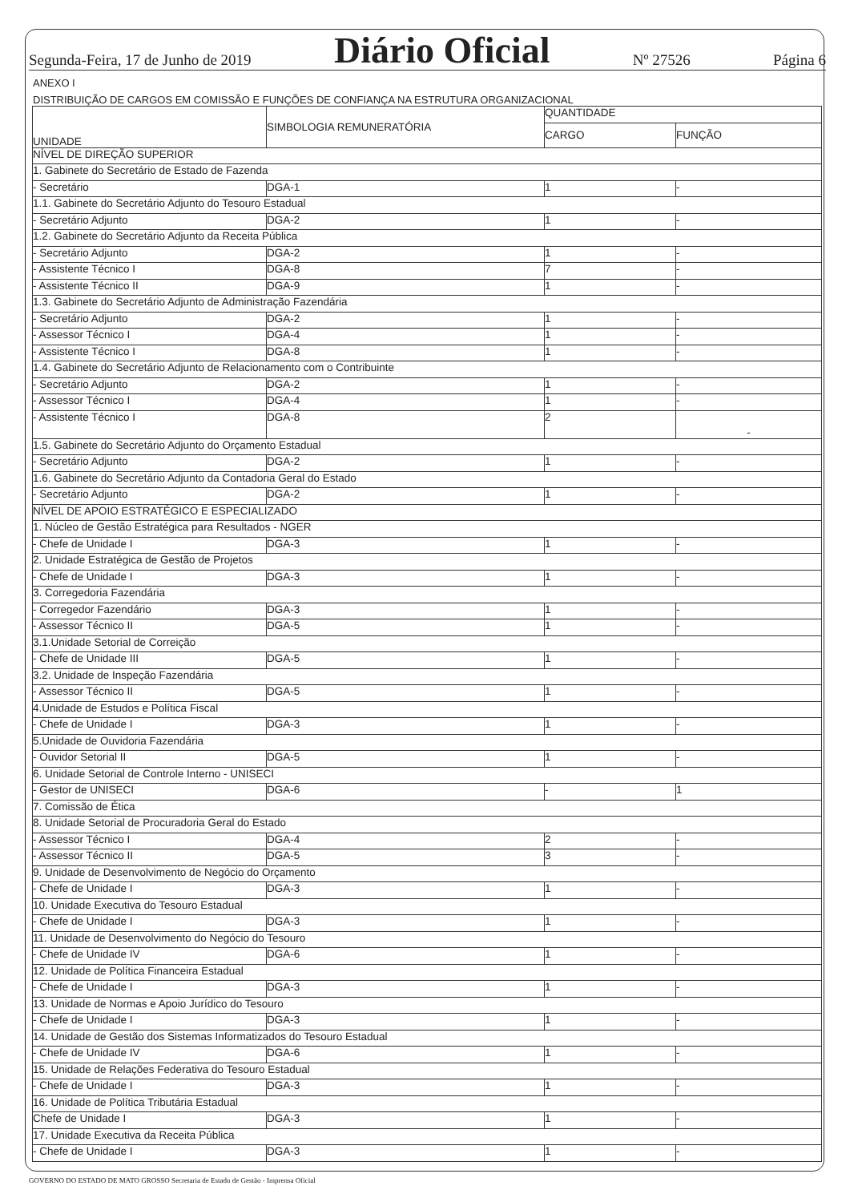Segunda-Feira, 17 de Junho de 2019 Diário Oficial Nº 27526 Página 6
ANEXO I
DISTRIBUIÇÃO DE CARGOS EM COMISSÃO E FUNÇÕES DE CONFIANÇA NA ESTRUTURA ORGANIZACIONAL
| UNIDADE | SIMBOLOGIA REMUNERATÓRIA | QUANTIDADE | |
| --- | --- | --- | --- |
| | | CARGO | FUNÇÃO |
| NÍVEL DE DIREÇÃO SUPERIOR | | | |
| 1. Gabinete do Secretário de Estado de Fazenda | | | |
| - Secretário | DGA-1 | 1 | - |
| 1.1. Gabinete do Secretário Adjunto do Tesouro Estadual | | | |
| - Secretário Adjunto | DGA-2 | 1 | - |
| 1.2. Gabinete do Secretário Adjunto da Receita Pública | | | |
| - Secretário Adjunto | DGA-2 | 1 | - |
| - Assistente Técnico I | DGA-8 | 7 | - |
| - Assistente Técnico II | DGA-9 | 1 | - |
| 1.3. Gabinete do Secretário Adjunto de Administração Fazendária | | | |
| - Secretário Adjunto | DGA-2 | 1 | - |
| - Assessor Técnico I | DGA-4 | 1 | - |
| - Assistente Técnico I | DGA-8 | 1 | - |
| 1.4. Gabinete do Secretário Adjunto de Relacionamento com o Contribuinte | | | |
| - Secretário Adjunto | DGA-2 | 1 | - |
| - Assessor Técnico I | DGA-4 | 1 | - |
| - Assistente Técnico I | DGA-8 | 2 | - |
| 1.5. Gabinete do Secretário Adjunto do Orçamento Estadual | | | |
| - Secretário Adjunto | DGA-2 | 1 | - |
| 1.6. Gabinete do Secretário Adjunto da Contadoria Geral do Estado | | | |
| - Secretário Adjunto | DGA-2 | 1 | - |
| NÍVEL DE APOIO ESTRATÉGICO E ESPECIALIZADO | | | |
| 1. Núcleo de Gestão Estratégica para Resultados - NGER | | | |
| - Chefe de Unidade I | DGA-3 | 1 | - |
| 2. Unidade Estratégica de Gestão de Projetos | | | |
| - Chefe de Unidade I | DGA-3 | 1 | - |
| 3. Corregedoria Fazendária | | | |
| - Corregedor Fazendário | DGA-3 | 1 | - |
| - Assessor Técnico II | DGA-5 | 1 | - |
| 3.1.Unidade Setorial de Correição | | | |
| - Chefe de Unidade III | DGA-5 | 1 | - |
| 3.2. Unidade de Inspeção Fazendária | | | |
| - Assessor Técnico II | DGA-5 | 1 | - |
| 4.Unidade de Estudos e Política Fiscal | | | |
| - Chefe de Unidade I | DGA-3 | 1 | - |
| 5.Unidade de Ouvidoria Fazendária | | | |
| - Ouvidor Setorial II | DGA-5 | 1 | - |
| 6. Unidade Setorial de Controle Interno - UNISECI | | | |
| - Gestor de UNISECI | DGA-6 | - | 1 |
| 7. Comissão de Ética | | | |
| 8. Unidade Setorial de Procuradoria Geral do Estado | | | |
| - Assessor Técnico I | DGA-4 | 2 | - |
| - Assessor Técnico II | DGA-5 | 3 | - |
| 9. Unidade de Desenvolvimento de Negócio do Orçamento | | | |
| - Chefe de Unidade I | DGA-3 | 1 | - |
| 10. Unidade Executiva do Tesouro Estadual | | | |
| - Chefe de Unidade I | DGA-3 | 1 | - |
| 11. Unidade de Desenvolvimento do Negócio do Tesouro | | | |
| - Chefe de Unidade IV | DGA-6 | 1 | - |
| 12. Unidade de Política Financeira Estadual | | | |
| - Chefe de Unidade I | DGA-3 | 1 | - |
| 13. Unidade de Normas e Apoio Jurídico do Tesouro | | | |
| - Chefe de Unidade I | DGA-3 | 1 | - |
| 14. Unidade de Gestão dos Sistemas Informatizados do Tesouro Estadual | | | |
| - Chefe de Unidade IV | DGA-6 | 1 | - |
| 15. Unidade de Relações Federativa do Tesouro Estadual | | | |
| - Chefe de Unidade I | DGA-3 | 1 | - |
| 16. Unidade de Política Tributária Estadual | | | |
| Chefe de Unidade I | DGA-3 | 1 | - |
| 17. Unidade Executiva da Receita Pública | | | |
| - Chefe de Unidade I | DGA-3 | 1 | - |
GOVERNO DO ESTADO DE MATO GROSSO Secretaria de Estado de Gestão - Imprensa Oficial